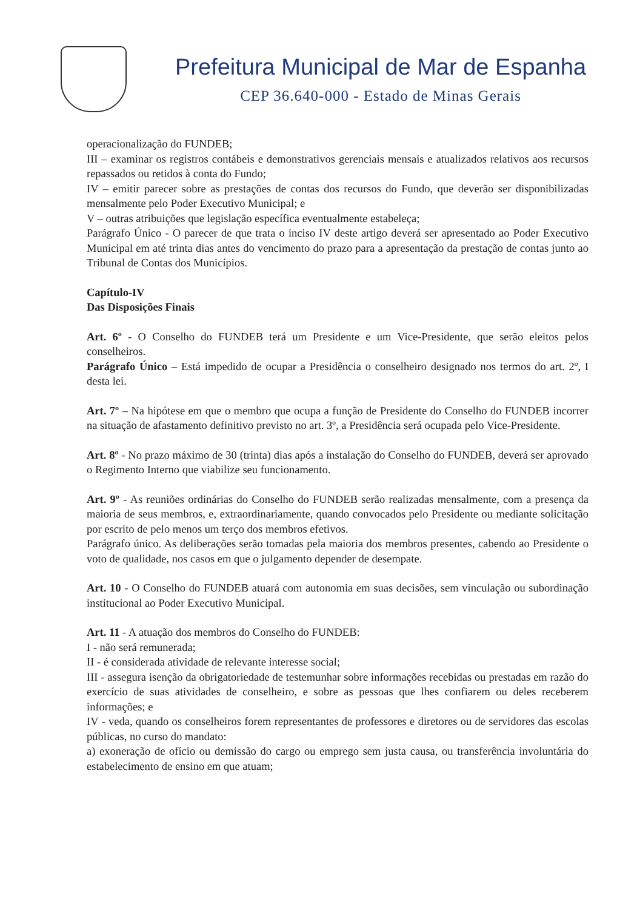Prefeitura Municipal de Mar de Espanha
CEP 36.640-000 - Estado de Minas Gerais
operacionalização do FUNDEB;
III – examinar os registros contábeis e demonstrativos gerenciais mensais e atualizados relativos aos recursos repassados ou retidos à conta do Fundo;
IV – emitir parecer sobre as prestações de contas dos recursos do Fundo, que deverão ser disponibilizadas mensalmente pelo Poder Executivo Municipal; e
V – outras atribuições que legislação específica eventualmente estabeleça;
Parágrafo Único - O parecer de que trata o inciso IV deste artigo deverá ser apresentado ao Poder Executivo Municipal em até trinta dias antes do vencimento do prazo para a apresentação da prestação de contas junto ao Tribunal de Contas dos Municípios.
Capítulo-IV
Das Disposições Finais
Art. 6º - O Conselho do FUNDEB terá um Presidente e um Vice-Presidente, que serão eleitos pelos conselheiros.
Parágrafo Único – Está impedido de ocupar a Presidência o conselheiro designado nos termos do art. 2º, I desta lei.
Art. 7º – Na hipótese em que o membro que ocupa a função de Presidente do Conselho do FUNDEB incorrer na situação de afastamento definitivo previsto no art. 3º, a Presidência será ocupada pelo Vice-Presidente.
Art. 8º - No prazo máximo de 30 (trinta) dias após a instalação do Conselho do FUNDEB, deverá ser aprovado o Regimento Interno que viabilize seu funcionamento.
Art. 9º - As reuniões ordinárias do Conselho do FUNDEB serão realizadas mensalmente, com a presença da maioria de seus membros, e, extraordinariamente, quando convocados pelo Presidente ou mediante solicitação por escrito de pelo menos um terço dos membros efetivos.
Parágrafo único. As deliberações serão tomadas pela maioria dos membros presentes, cabendo ao Presidente o voto de qualidade, nos casos em que o julgamento depender de desempate.
Art. 10 - O Conselho do FUNDEB atuará com autonomia em suas decisões, sem vinculação ou subordinação institucional ao Poder Executivo Municipal.
Art. 11 - A atuação dos membros do Conselho do FUNDEB:
I - não será remunerada;
II - é considerada atividade de relevante interesse social;
III - assegura isenção da obrigatoriedade de testemunhar sobre informações recebidas ou prestadas em razão do exercício de suas atividades de conselheiro, e sobre as pessoas que lhes confiarem ou deles receberem informações; e
IV - veda, quando os conselheiros forem representantes de professores e diretores ou de servidores das escolas públicas, no curso do mandato:
a) exoneração de ofício ou demissão do cargo ou emprego sem justa causa, ou transferência involuntária do estabelecimento de ensino em que atuam;